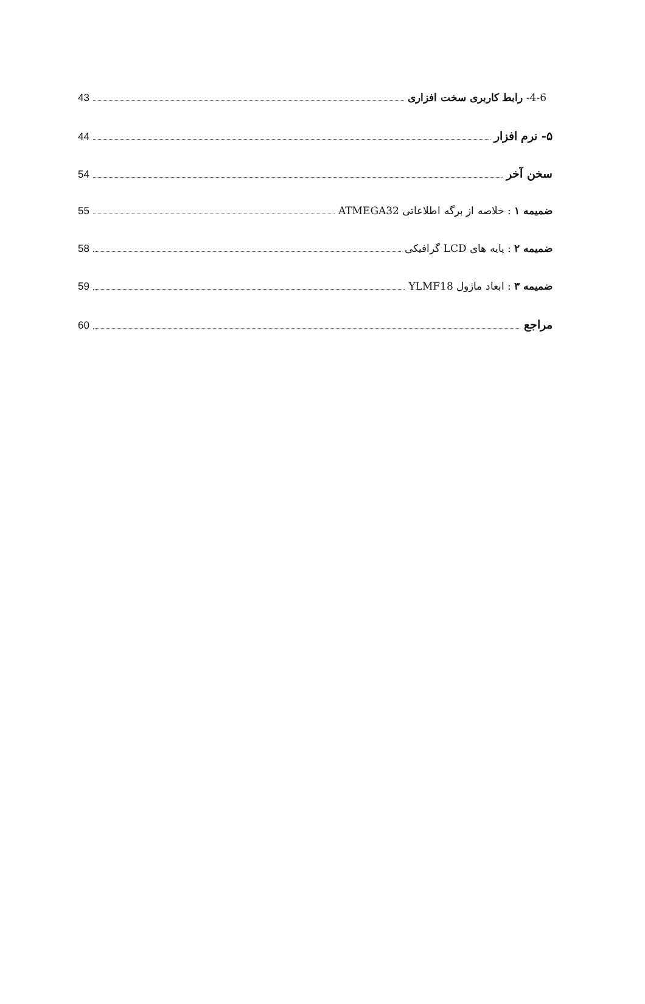4-6- رابط کاربری سخت افزاری 43
۵- نرم افزار 44
سخن آخر 54
ضمیمه ۱ : خلاصه از برگه اطلاعاتی ATMEGA32 55
ضمیمه ۲ : پایه های LCD گرافیکی 58
ضمیمه ۳ : ابعاد ماژول YLMF18 59
مراجع 60